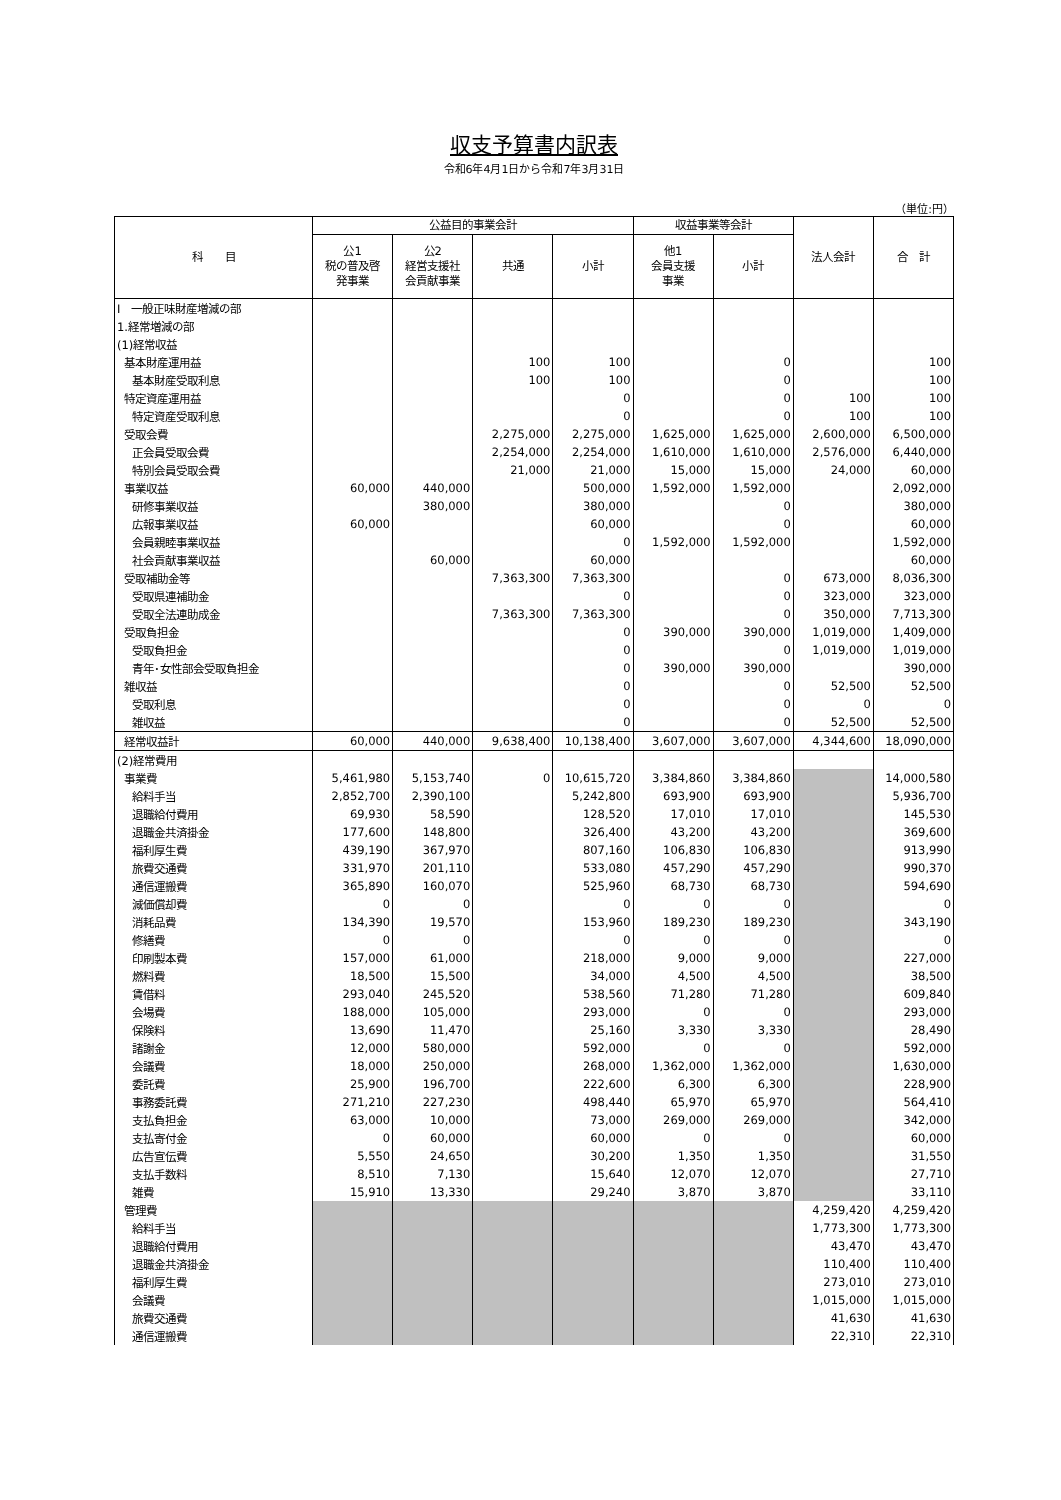収支予算書内訳表
令和6年4月1日から令和7年3月31日
（単位:円）
| 科 目 | 公益目的事業会計 | | | | 収益事業等会計 | | 法人会計 | 合 計 |
| --- | --- | --- | --- | --- | --- | --- | --- | --- |
| | 公1 税の普及啓 発事業 | 公2 経営支援社 会貢献事業 | 共通 | 小計 | 他1 会員支援 事業 | 小計 | | |
| Ⅰ 一般正味財産増減の部 | | | | | | | | |
| 1.経常増減の部 | | | | | | | | |
| (1)経常収益 | | | | | | | | |
| 基本財産運用益 | | | 100 | 100 | | 0 | | 100 |
| 基本財産受取利息 | | | 100 | 100 | | 0 | | 100 |
| 特定資産運用益 | | | | 0 | | 0 | 100 | 100 |
| 特定資産受取利息 | | | | 0 | | 0 | 100 | 100 |
| 受取会費 | | | 2,275,000 | 2,275,000 | 1,625,000 | 1,625,000 | 2,600,000 | 6,500,000 |
| 正会員受取会費 | | | 2,254,000 | 2,254,000 | 1,610,000 | 1,610,000 | 2,576,000 | 6,440,000 |
| 特別会員受取会費 | | | 21,000 | 21,000 | 15,000 | 15,000 | 24,000 | 60,000 |
| 事業収益 | 60,000 | 440,000 | | 500,000 | 1,592,000 | 1,592,000 | | 2,092,000 |
| 研修事業収益 | | 380,000 | | 380,000 | | 0 | | 380,000 |
| 広報事業収益 | 60,000 | | | 60,000 | | 0 | | 60,000 |
| 会員親睦事業収益 | | | | 0 | 1,592,000 | 1,592,000 | | 1,592,000 |
| 社会貢献事業収益 | | 60,000 | | 60,000 | | | | 60,000 |
| 受取補助金等 | | | 7,363,300 | 7,363,300 | | 0 | 673,000 | 8,036,300 |
| 受取県連補助金 | | | | 0 | | 0 | 323,000 | 323,000 |
| 受取全法連助成金 | | | 7,363,300 | 7,363,300 | | 0 | 350,000 | 7,713,300 |
| 受取負担金 | | | | 0 | 390,000 | 390,000 | 1,019,000 | 1,409,000 |
| 受取負担金 | | | | 0 | | 0 | 1,019,000 | 1,019,000 |
| 青年･女性部会受取負担金 | | | | 0 | 390,000 | 390,000 | | 390,000 |
| 雑収益 | | | | 0 | | 0 | 52,500 | 52,500 |
| 受取利息 | | | | 0 | | 0 | 0 | 0 |
| 雑収益 | | | | 0 | | 0 | 52,500 | 52,500 |
| 経常収益計 | 60,000 | 440,000 | 9,638,400 | 10,138,400 | 3,607,000 | 3,607,000 | 4,344,600 | 18,090,000 |
| (2)経常費用 | | | | | | | | |
| 事業費 | 5,461,980 | 5,153,740 | 0 | 10,615,720 | 3,384,860 | 3,384,860 | | 14,000,580 |
| 給料手当 | 2,852,700 | 2,390,100 | | 5,242,800 | 693,900 | 693,900 | | 5,936,700 |
| 退職給付費用 | 69,930 | 58,590 | | 128,520 | 17,010 | 17,010 | | 145,530 |
| 退職金共済掛金 | 177,600 | 148,800 | | 326,400 | 43,200 | 43,200 | | 369,600 |
| 福利厚生費 | 439,190 | 367,970 | | 807,160 | 106,830 | 106,830 | | 913,990 |
| 旅費交通費 | 331,970 | 201,110 | | 533,080 | 457,290 | 457,290 | | 990,370 |
| 通信運搬費 | 365,890 | 160,070 | | 525,960 | 68,730 | 68,730 | | 594,690 |
| 減価償却費 | 0 | 0 | | 0 | 0 | 0 | | 0 |
| 消耗品費 | 134,390 | 19,570 | | 153,960 | 189,230 | 189,230 | | 343,190 |
| 修繕費 | 0 | 0 | | 0 | 0 | 0 | | 0 |
| 印刷製本費 | 157,000 | 61,000 | | 218,000 | 9,000 | 9,000 | | 227,000 |
| 燃料費 | 18,500 | 15,500 | | 34,000 | 4,500 | 4,500 | | 38,500 |
| 賃借料 | 293,040 | 245,520 | | 538,560 | 71,280 | 71,280 | | 609,840 |
| 会場費 | 188,000 | 105,000 | | 293,000 | 0 | 0 | | 293,000 |
| 保険料 | 13,690 | 11,470 | | 25,160 | 3,330 | 3,330 | | 28,490 |
| 諸謝金 | 12,000 | 580,000 | | 592,000 | 0 | 0 | | 592,000 |
| 会議費 | 18,000 | 250,000 | | 268,000 | 1,362,000 | 1,362,000 | | 1,630,000 |
| 委託費 | 25,900 | 196,700 | | 222,600 | 6,300 | 6,300 | | 228,900 |
| 事務委託費 | 271,210 | 227,230 | | 498,440 | 65,970 | 65,970 | | 564,410 |
| 支払負担金 | 63,000 | 10,000 | | 73,000 | 269,000 | 269,000 | | 342,000 |
| 支払寄付金 | 0 | 60,000 | | 60,000 | 0 | 0 | | 60,000 |
| 広告宣伝費 | 5,550 | 24,650 | | 30,200 | 1,350 | 1,350 | | 31,550 |
| 支払手数料 | 8,510 | 7,130 | | 15,640 | 12,070 | 12,070 | | 27,710 |
| 雑費 | 15,910 | 13,330 | | 29,240 | 3,870 | 3,870 | | 33,110 |
| 管理費 | | | | | | | 4,259,420 | 4,259,420 |
| 給料手当 | | | | | | | 1,773,300 | 1,773,300 |
| 退職給付費用 | | | | | | | 43,470 | 43,470 |
| 退職金共済掛金 | | | | | | | 110,400 | 110,400 |
| 福利厚生費 | | | | | | | 273,010 | 273,010 |
| 会議費 | | | | | | | 1,015,000 | 1,015,000 |
| 旅費交通費 | | | | | | | 41,630 | 41,630 |
| 通信運搬費 | | | | | | | 22,310 | 22,310 |